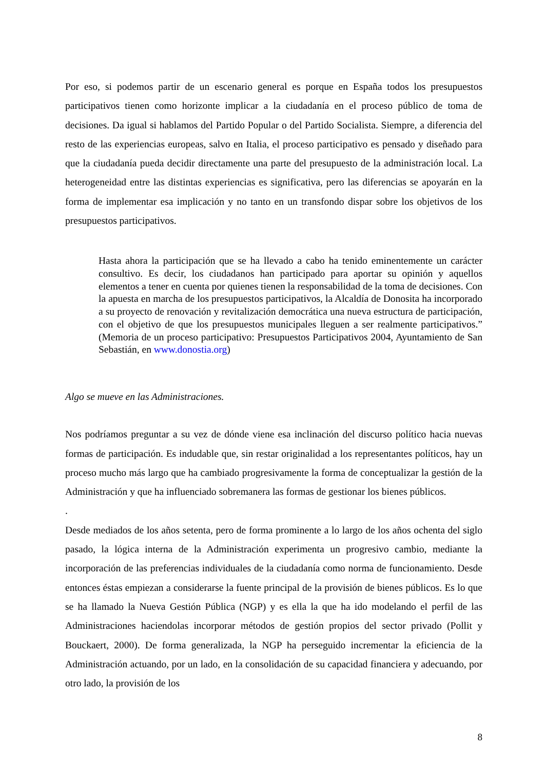Por eso, si podemos partir de un escenario general es porque en España todos los presupuestos participativos tienen como horizonte implicar a la ciudadanía en el proceso público de toma de decisiones. Da igual si hablamos del Partido Popular o del Partido Socialista. Siempre, a diferencia del resto de las experiencias europeas, salvo en Italia, el proceso participativo es pensado y diseñado para que la ciudadanía pueda decidir directamente una parte del presupuesto de la administración local. La heterogeneidad entre las distintas experiencias es significativa, pero las diferencias se apoyarán en la forma de implementar esa implicación y no tanto en un transfondo dispar sobre los objetivos de los presupuestos participativos.
Hasta ahora la participación que se ha llevado a cabo ha tenido eminentemente un carácter consultivo. Es decir, los ciudadanos han participado para aportar su opinión y aquellos elementos a tener en cuenta por quienes tienen la responsabilidad de la toma de decisiones. Con la apuesta en marcha de los presupuestos participativos, la Alcaldía de Donosita ha incorporado a su proyecto de renovación y revitalización democrática una nueva estructura de participación, con el objetivo de que los presupuestos municipales lleguen a ser realmente participativos.” (Memoria de un proceso participativo: Presupuestos Participativos 2004, Ayuntamiento de San Sebastián, en www.donostia.org)
Algo se mueve en las Administraciones.
Nos podríamos preguntar a su vez de dónde viene esa inclinación del discurso político hacia nuevas formas de participación. Es indudable que, sin restar originalidad a los representantes políticos, hay un proceso mucho más largo que ha cambiado progresivamente la forma de conceptualizar la gestión de la Administración y que ha influenciado sobremanera las formas de gestionar los bienes públicos.
.
Desde mediados de los años setenta, pero de forma prominente a lo largo de los años ochenta del siglo pasado, la lógica interna de la Administración experimenta un progresivo cambio, mediante la incorporación de las preferencias individuales de la ciudadanía como norma de funcionamiento. Desde entonces éstas empiezan a considerarse la fuente principal de la provisión de bienes públicos. Es lo que se ha llamado la Nueva Gestión Pública (NGP) y es ella la que ha ido modelando el perfil de las Administraciones haciendolas incorporar métodos de gestión propios del sector privado (Pollit y Bouckaert, 2000). De forma generalizada, la NGP ha perseguido incrementar la eficiencia de la Administración actuando, por un lado, en la consolidación de su capacidad financiera y adecuando, por otro lado, la provisión de los
8